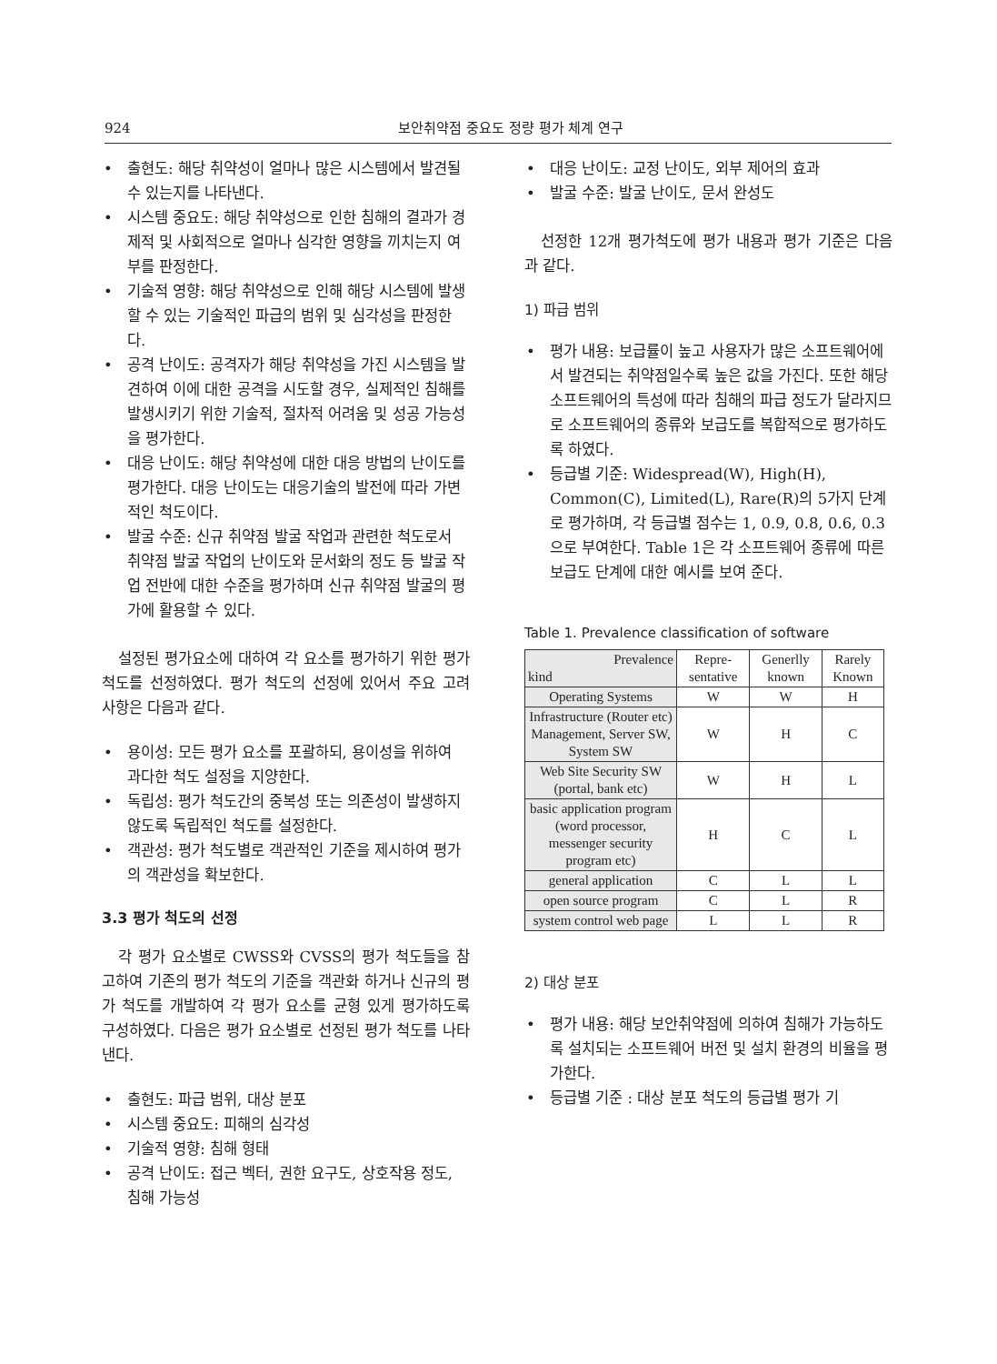924 보안취약점 중요도 정량 평가 체계 연구
• 출현도: 해당 취약성이 얼마나 많은 시스템에서 발견될 수 있는지를 나타낸다.
• 시스템 중요도: 해당 취약성으로 인한 침해의 결과가 경제적 및 사회적으로 얼마나 심각한 영향을 끼치는지 여부를 판정한다.
• 기술적 영향: 해당 취약성으로 인해 해당 시스템에 발생할 수 있는 기술적인 파급의 범위 및 심각성을 판정한다.
• 공격 난이도: 공격자가 해당 취약성을 가진 시스템을 발견하여 이에 대한 공격을 시도할 경우, 실제적인 침해를 발생시키기 위한 기술적, 절차적 어려움 및 성공 가능성을 평가한다.
• 대응 난이도: 해당 취약성에 대한 대응 방법의 난이도를 평가한다. 대응 난이도는 대응기술의 발전에 따라 가변적인 척도이다.
• 발굴 수준: 신규 취약점 발굴 작업과 관련한 척도로서 취약점 발굴 작업의 난이도와 문서화의 정도 등 발굴 작업 전반에 대한 수준을 평가하며 신규 취약점 발굴의 평가에 활용할 수 있다.
설정된 평가요소에 대하여 각 요소를 평가하기 위한 평가 척도를 선정하였다. 평가 척도의 선정에 있어서 주요 고려 사항은 다음과 같다.
• 용이성: 모든 평가 요소를 포괄하되, 용이성을 위하여 과다한 척도 설정을 지양한다.
• 독립성: 평가 척도간의 중복성 또는 의존성이 발생하지 않도록 독립적인 척도를 설정한다.
• 객관성: 평가 척도별로 객관적인 기준을 제시하여 평가의 객관성을 확보한다.
3.3 평가 척도의 선정
각 평가 요소별로 CWSS와 CVSS의 평가 척도들을 참고하여 기존의 평가 척도의 기준을 객관화 하거나 신규의 평가 척도를 개발하여 각 평가 요소를 균형 있게 평가하도록 구성하였다. 다음은 평가 요소별로 선정된 평가 척도를 나타낸다.
• 출현도: 파급 범위, 대상 분포
• 시스템 중요도: 피해의 심각성
• 기술적 영향: 침해 형태
• 공격 난이도: 접근 벡터, 권한 요구도, 상호작용 정도, 침해 가능성
• 대응 난이도: 교정 난이도, 외부 제어의 효과
• 발굴 수준: 발굴 난이도, 문서 완성도
선정한 12개 평가척도에 평가 내용과 평가 기준은 다음과 같다.
1) 파급 범위
• 평가 내용: 보급률이 높고 사용자가 많은 소프트웨어에서 발견되는 취약점일수록 높은 값을 가진다. 또한 해당 소프트웨어의 특성에 따라 침해의 파급 정도가 달라지므로 소프트웨어의 종류와 보급도를 복합적으로 평가하도록 하였다.
• 등급별 기준: Widespread(W), High(H), Common(C), Limited(L), Rare(R)의 5가지 단계로 평가하며, 각 등급별 점수는 1, 0.9, 0.8, 0.6, 0.3으로 부여한다. Table 1은 각 소프트웨어 종류에 따른 보급도 단계에 대한 예시를 보여 준다.
Table 1. Prevalence classification of software
| Prevalence kind | Repre- sentative | Generlly known | Rarely Known |
| --- | --- | --- | --- |
| Operating Systems | W | W | H |
| Infrastructure (Router etc) Management, Server SW, System SW | W | H | C |
| Web Site Security SW (portal, bank etc) | W | H | L |
| basic application program (word processor, messenger security program etc) | H | C | L |
| general application | C | L | L |
| open source program | C | L | R |
| system control web page | L | L | R |
2) 대상 분포
• 평가 내용: 해당 보안취약점에 의하여 침해가 가능하도록 설치되는 소프트웨어 버전 및 설치 환경의 비율을 평가한다.
• 등급별 기준 : 대상 분포 척도의 등급별 평가 기